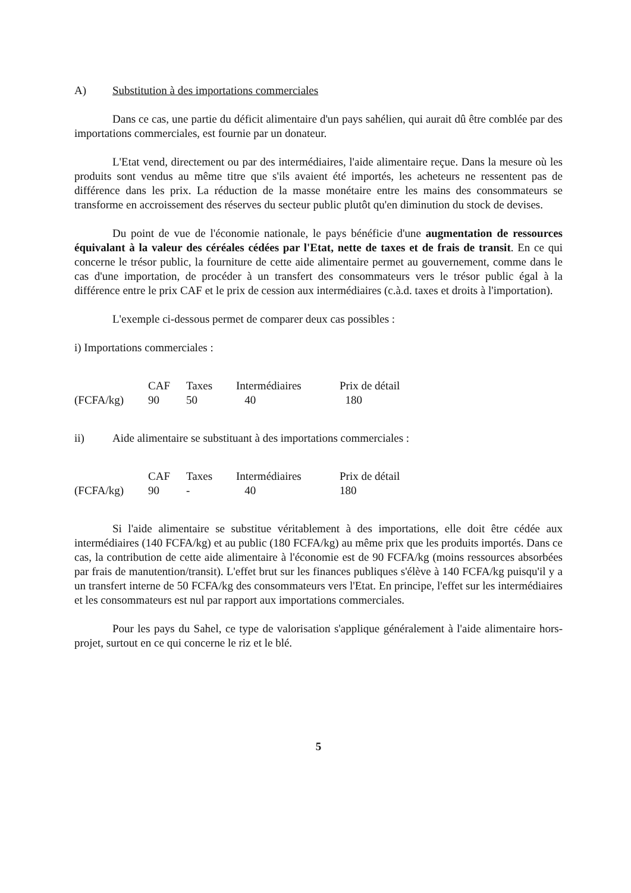A) Substitution à des importations commerciales
Dans ce cas, une partie du déficit alimentaire d'un pays sahélien, qui aurait dû être comblée par des importations commerciales, est fournie par un donateur.
L'Etat vend, directement ou par des intermédiaires, l'aide alimentaire reçue. Dans la mesure où les produits sont vendus au même titre que s'ils avaient été importés, les acheteurs ne ressentent pas de différence dans les prix. La réduction de la masse monétaire entre les mains des consommateurs se transforme en accroissement des réserves du secteur public plutôt qu'en diminution du stock de devises.
Du point de vue de l'économie nationale, le pays bénéficie d'une augmentation de ressources équivalant à la valeur des céréales cédées par l'Etat, nette de taxes et de frais de transit. En ce qui concerne le trésor public, la fourniture de cette aide alimentaire permet au gouvernement, comme dans le cas d'une importation, de procéder à un transfert des consommateurs vers le trésor public égal à la différence entre le prix CAF et le prix de cession aux intermédiaires (c.à.d. taxes et droits à l'importation).
L'exemple ci-dessous permet de comparer deux cas possibles :
i) Importations commerciales :
| | CAF | Taxes | Intermédiaires | Prix de détail |
| --- | --- | --- | --- | --- |
| (FCFA/kg) | 90 | 50 | 40 | 180 |
ii) Aide alimentaire se substituant à des importations commerciales :
| | CAF | Taxes | Intermédiaires | Prix de détail |
| --- | --- | --- | --- | --- |
| (FCFA/kg) | 90 | - | 40 | 180 |
Si l'aide alimentaire se substitue véritablement à des importations, elle doit être cédée aux intermédiaires (140 FCFA/kg) et au public (180 FCFA/kg) au même prix que les produits importés. Dans ce cas, la contribution de cette aide alimentaire à l'économie est de 90 FCFA/kg (moins ressources absorbées par frais de manutention/transit). L'effet brut sur les finances publiques s'élève à 140 FCFA/kg puisqu'il y a un transfert interne de 50 FCFA/kg des consommateurs vers l'Etat. En principe, l'effet sur les intermédiaires et les consommateurs est nul par rapport aux importations commerciales.
Pour les pays du Sahel, ce type de valorisation s'applique généralement à l'aide alimentaire hors-projet, surtout en ce qui concerne le riz et le blé.
5